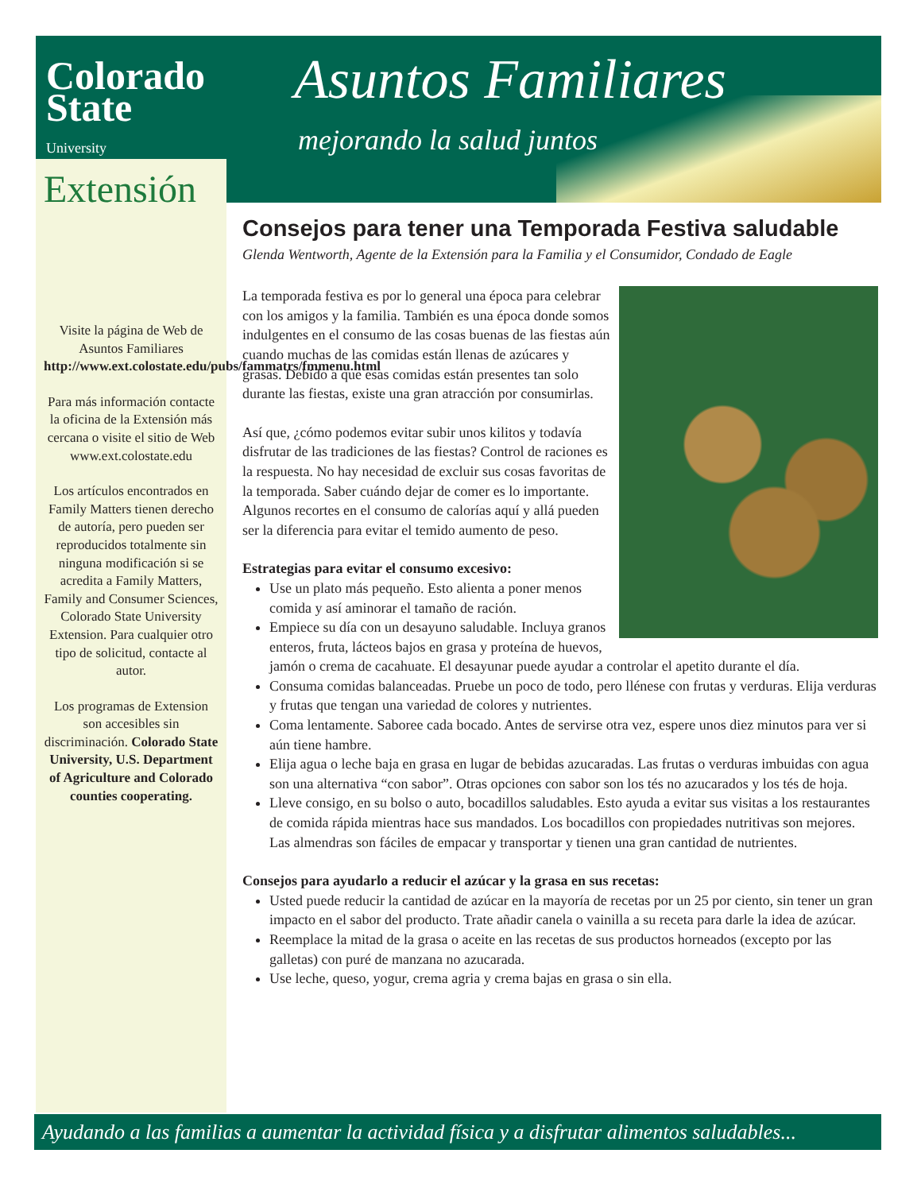Colorado
State
University
Extensión
Asuntos Familiares
mejorando la salud juntos
Visite la página de Web de Asuntos Familiares http://www.ext.colostate.edu/pubs/fammatrs/fmmenu.html
Para más información contacte la oficina de la Extensión más cercana o visite el sitio de Web www.ext.colostate.edu
Los artículos encontrados en Family Matters tienen derecho de autoría, pero pueden ser reproducidos totalmente sin ninguna modificación si se acredita a Family Matters, Family and Consumer Sciences, Colorado State University Extension. Para cualquier otro tipo de solicitud, contacte al autor.
Los programas de Extension son accesibles sin discriminación. Colorado State University, U.S. Department of Agriculture and Colorado counties cooperating.
Consejos para tener una Temporada Festiva saludable
Glenda Wentworth, Agente de la Extensión para la Familia y el Consumidor, Condado de Eagle
La temporada festiva es por lo general una época para celebrar con los amigos y la familia. También es una época donde somos indulgentes en el consumo de las cosas buenas de las fiestas aún cuando muchas de las comidas están llenas de azúcares y grasas. Debido a que esas comidas están presentes tan solo durante las fiestas, existe una gran atracción por consumirlas.
Así que, ¿cómo podemos evitar subir unos kilitos y todavía disfrutar de las tradiciones de las fiestas? Control de raciones es la respuesta. No hay necesidad de excluir sus cosas favoritas de la temporada. Saber cuándo dejar de comer es lo importante. Algunos recortes en el consumo de calorías aquí y allá pueden ser la diferencia para evitar el temido aumento de peso.
Estrategias para evitar el consumo excesivo:
Use un plato más pequeño. Esto alienta a poner menos comida y así aminorar el tamaño de ración.
Empiece su día con un desayuno saludable. Incluya granos enteros, fruta, lácteos bajos en grasa y proteína de huevos, jamón o crema de cacahuate. El desayunar puede ayudar a controlar el apetito durante el día.
Consuma comidas balanceadas. Pruebe un poco de todo, pero llénese con frutas y verduras. Elija verduras y frutas que tengan una variedad de colores y nutrientes.
Coma lentamente. Saboree cada bocado. Antes de servirse otra vez, espere unos diez minutos para ver si aún tiene hambre.
Elija agua o leche baja en grasa en lugar de bebidas azucaradas. Las frutas o verduras imbuidas con agua son una alternativa “con sabor”. Otras opciones con sabor son los tés no azucarados y los tés de hoja.
Lleve consigo, en su bolso o auto, bocadillos saludables. Esto ayuda a evitar sus visitas a los restaurantes de comida rápida mientras hace sus mandados. Los bocadillos con propiedades nutritivas son mejores. Las almendras son fáciles de empacar y transportar y tienen una gran cantidad de nutrientes.
Consejos para ayudarlo a reducir el azúcar y la grasa en sus recetas:
Usted puede reducir la cantidad de azúcar en la mayoría de recetas por un 25 por ciento, sin tener un gran impacto en el sabor del producto. Trate añadir canela o vainilla a su receta para darle la idea de azúcar.
Reemplace la mitad de la grasa o aceite en las recetas de sus productos horneados (excepto por las galletas) con puré de manzana no azucarada.
Use leche, queso, yogur, crema agria y crema bajas en grasa o sin ella.
Ayudando a las familias a aumentar la actividad física y a disfrutar alimentos saludables...